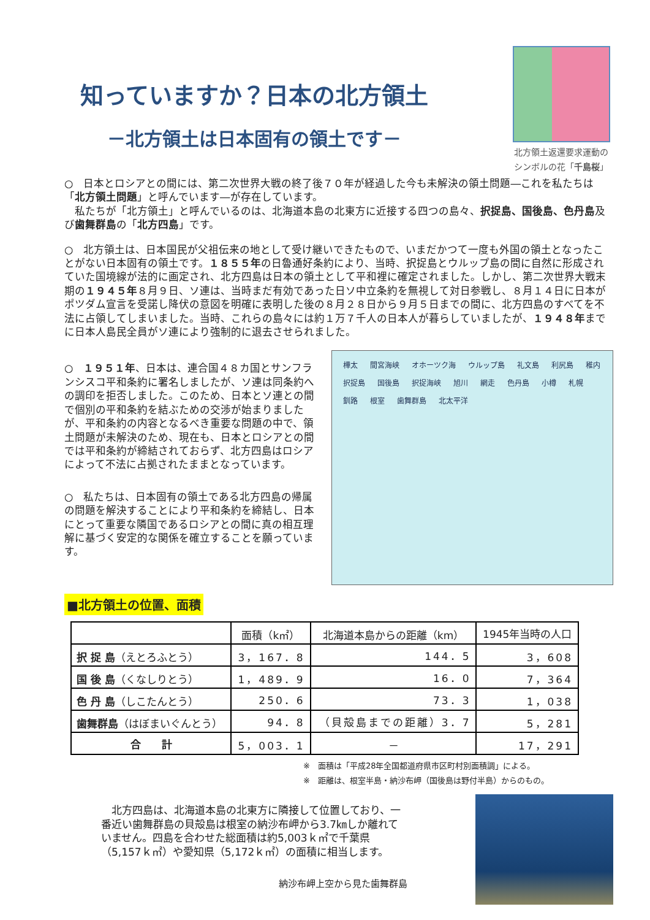知っていますか？日本の北方領土
－北方領土は日本固有の領土です－
北方領土返還要求運動の
シンボルの花「千島桜」
○　日本とロシアとの間には、第二次世界大戦の終了後７０年が経過した今も未解決の領土問題―これを私たちは「北方領土問題」と呼んでいます―が存在しています。
　私たちが「北方領土」と呼んでいるのは、北海道本島の北東方に近接する四つの島々、択捉島、国後島、色丹島及び歯舞群島の「北方四島」です。
○　北方領土は、日本国民が父祖伝来の地として受け継いできたもので、いまだかつて一度も外国の領土となったことがない日本固有の領土です。１８５５年の日魯通好条約により、当時、択捉島とウルップ島の間に自然に形成されていた国境線が法的に画定され、北方四島は日本の領土として平和裡に確定されました。しかし、第二次世界大戦末期の１９４５年８月９日、ソ連は、当時まだ有効であった日ソ中立条約を無視して対日参戦し、８月１４日に日本がポツダム宣言を受諾し降伏の意図を明確に表明した後の８月２８日から９月５日までの間に、北方四島のすべてを不法に占領してしまいました。当時、これらの島々には約１万７千人の日本人が暮らしていましたが、１９４８年までに日本人島民全員がソ連により強制的に退去させられました。
○　１９５１年、日本は、連合国４８カ国とサンフランシスコ平和条約に署名しましたが、ソ連は同条約への調印を拒否しました。このため、日本とソ連との間で個別の平和条約を結ぶための交渉が始まりましたが、平和条約の内容となるべき重要な問題の中で、領土問題が未解決のため、現在も、日本とロシアとの間では平和条約が締結されておらず、北方四島はロシアによって不法に占拠されたままとなっています。
○　私たちは、日本固有の領土である北方四島の帰属の問題を解決することにより平和条約を締結し、日本にとって重要な隣国であるロシアとの間に真の相互理解に基づく安定的な関係を確立することを願っています。
樺太 間宮海峡 オホーツク海 ウルップ島 礼文島 利尻島 稚内 択捉島 国後島 択捉海峡 旭川 網走 色丹島 小樽 札幌 釧路 根室 歯舞群島 北太平洋
■北方領土の位置、面積
| | 面積（k㎡） | 北海道本島からの距離（km） | 1945年当時の人口 |
| --- | --- | --- | --- |
| 択 捉 島 （えとろふとう） | 3，167．8 | 144．5 | 3，608 |
| 国 後 島 （くなしりとう） | 1，489．9 | 16．0 | 7，364 |
| 色 丹 島 （しこたんとう） | 250．6 | 73．3 | 1，038 |
| 歯舞群島 （はぼまいぐんとう） | 94．8 | （貝殻島までの距離）3．7 | 5，281 |
| 合 計 | 5，003．1 | － | 17，291 |
※　面積は「平成28年全国都道府県市区町村別面積調」による。
※　距離は、根室半島・納沙布岬（国後島は野付半島）からのもの。
　北方四島は、北海道本島の北東方に隣接して位置しており、一番近い歯舞群島の貝殻島は根室の納沙布岬から3.7㎞しか離れていません。四島を合わせた総面積は約5,003ｋ㎡で千葉県（5,157ｋ㎡）や愛知県（5,172ｋ㎡）の面積に相当します。
納沙布岬上空から見た歯舞群島